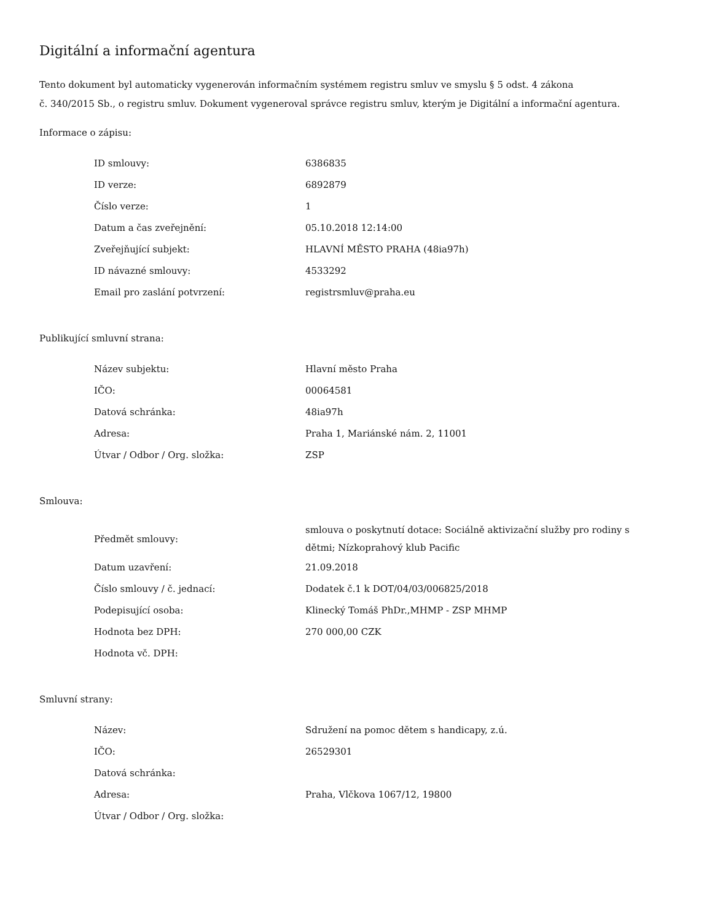Digitální a informační agentura
Tento dokument byl automaticky vygenerován informačním systémem registru smluv ve smyslu § 5 odst. 4 zákona
č. 340/2015 Sb., o registru smluv. Dokument vygeneroval správce registru smluv, kterým je Digitální a informační agentura.
Informace o zápisu:
| ID smlouvy: | 6386835 |
| ID verze: | 6892879 |
| Číslo verze: | 1 |
| Datum a čas zveřejnění: | 05.10.2018 12:14:00 |
| Zveřejňující subjekt: | HLAVNÍ MĚSTO PRAHA (48ia97h) |
| ID návazné smlouvy: | 4533292 |
| Email pro zaslání potvrzení: | registrsmluv@praha.eu |
Publikující smluvní strana:
| Název subjektu: | Hlavní město Praha |
| IČO: | 00064581 |
| Datová schránka: | 48ia97h |
| Adresa: | Praha 1, Mariánské nám. 2, 11001 |
| Útvar / Odbor / Org. složka: | ZSP |
Smlouva:
| Předmět smlouvy: | smlouva o poskytnutí dotace: Sociálně aktivizační služby pro rodiny s dětmi; Nízkoprahový klub Pacific |
| Datum uzavření: | 21.09.2018 |
| Číslo smlouvy / č. jednací: | Dodatek č.1 k DOT/04/03/006825/2018 |
| Podepisující osoba: | Klinecký Tomáš PhDr.,MHMP - ZSP MHMP |
| Hodnota bez DPH: | 270 000,00 CZK |
| Hodnota vč. DPH: | |
Smluvní strany:
| Název: | Sdružení na pomoc dětem s handicapy, z.ú. |
| IČO: | 26529301 |
| Datová schránka: | |
| Adresa: | Praha, Vlčkova 1067/12, 19800 |
| Útvar / Odbor / Org. složka: | |